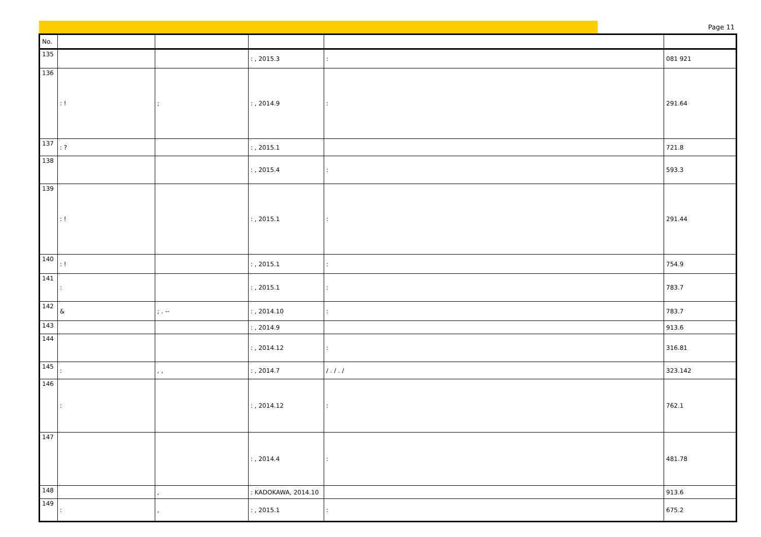Page 11
| No. | | | | | |
| --- | --- | --- | --- | --- | --- |
| 135 | | | : , 2015.3 | : | 081 921 |
| 136 | : ! | ; | : , 2014.9 | : | 291.64 |
| 137 | : ? | | : , 2015.1 | | 721.8 |
| 138 | | | : , 2015.4 | : | 593.3 |
| 139 | : ! | | : , 2015.1 | : | 291.44 |
| 140 | : ! | | : , 2015.1 | : | 754.9 |
| 141 | : | | : , 2015.1 | : | 783.7 |
| 142 | & | ; . -- | : , 2014.10 | : | 783.7 |
| 143 | | | : , 2014.9 | | 913.6 |
| 144 | | | : , 2014.12 | : | 316.81 |
| 145 | : | , , | : , 2014.7 | / . / . / | 323.142 |
| 146 | : | | : , 2014.12 | : | 762.1 |
| 147 | | | : , 2014.4 | : | 481.78 |
| 148 | | , | : KADOKAWA, 2014.10 | | 913.6 |
| 149 | : | , | : , 2015.1 | : | 675.2 |